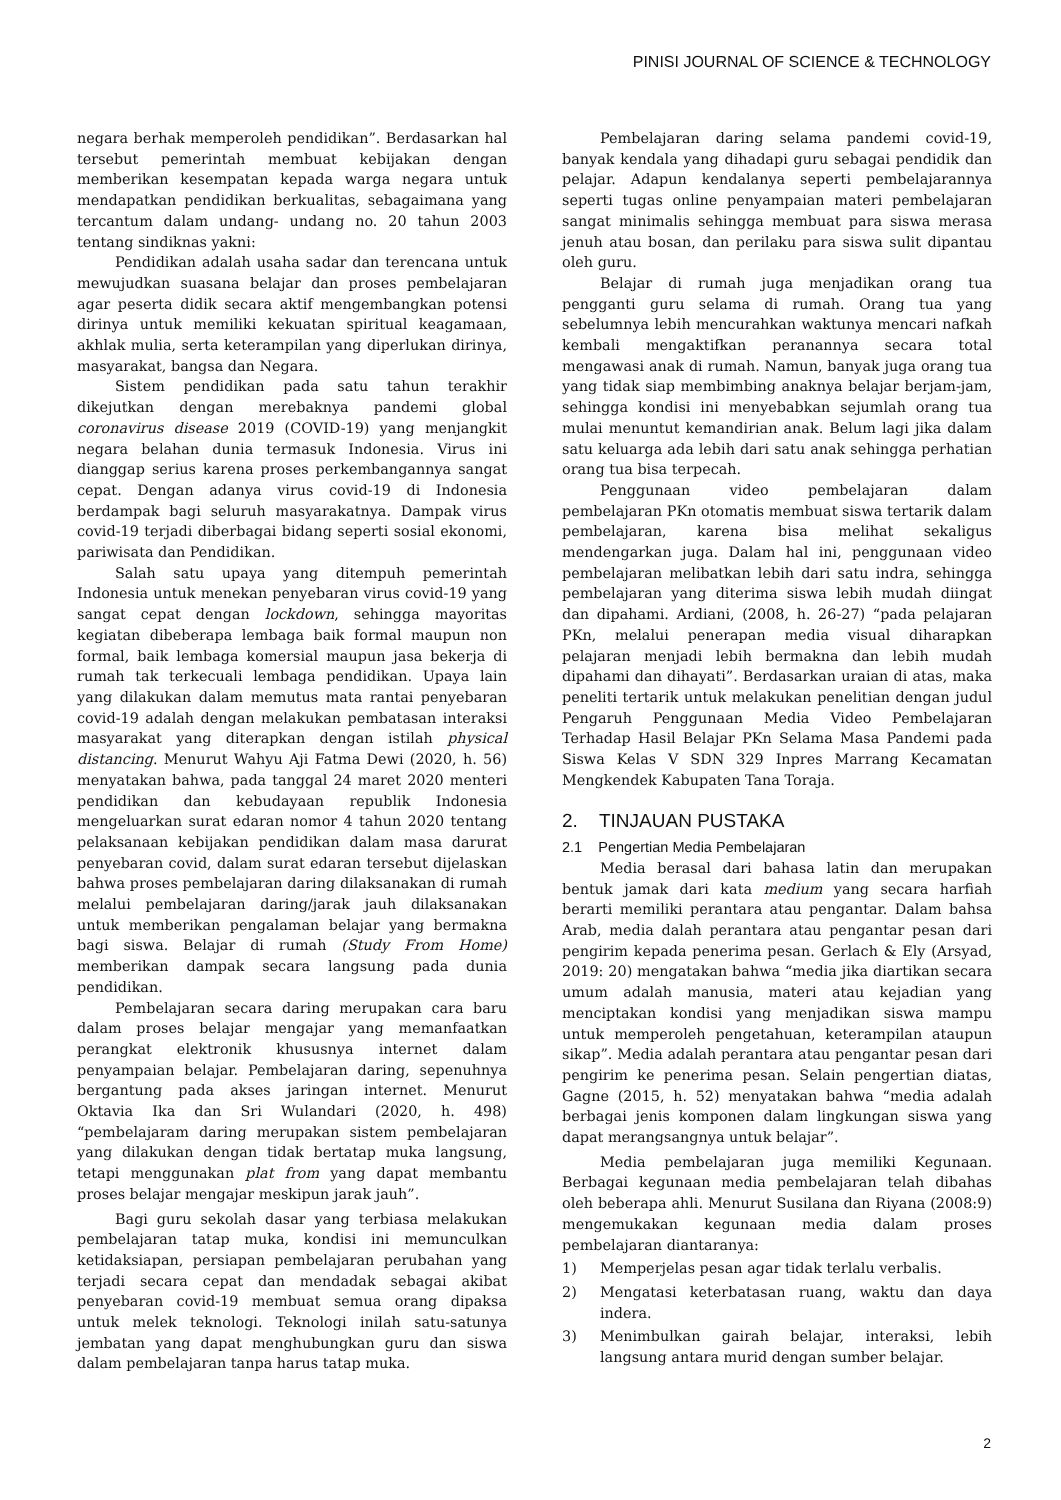PINISI JOURNAL OF SCIENCE & TECHNOLOGY
negara berhak memperoleh pendidikan”. Berdasarkan hal tersebut pemerintah membuat kebijakan dengan memberikan kesempatan kepada warga negara untuk mendapatkan pendidikan berkualitas, sebagaimana yang tercantum dalam undang- undang no. 20 tahun 2003 tentang sindiknas yakni:
Pendidikan adalah usaha sadar dan terencana untuk mewujudkan suasana belajar dan proses pembelajaran agar peserta didik secara aktif mengembangkan potensi dirinya untuk memiliki kekuatan spiritual keagamaan, akhlak mulia, serta keterampilan yang diperlukan dirinya, masyarakat, bangsa dan Negara.
Sistem pendidikan pada satu tahun terakhir dikejutkan dengan merebaknya pandemi global coronavirus disease 2019 (COVID-19) yang menjangkit negara belahan dunia termasuk Indonesia. Virus ini dianggap serius karena proses perkembangannya sangat cepat. Dengan adanya virus covid-19 di Indonesia berdampak bagi seluruh masyarakatnya. Dampak virus covid-19 terjadi diberbagai bidang seperti sosial ekonomi, pariwisata dan Pendidikan.
Salah satu upaya yang ditempuh pemerintah Indonesia untuk menekan penyebaran virus covid-19 yang sangat cepat dengan lockdown, sehingga mayoritas kegiatan dibeberapa lembaga baik formal maupun non formal, baik lembaga komersial maupun jasa bekerja di rumah tak terkecuali lembaga pendidikan. Upaya lain yang dilakukan dalam memutus mata rantai penyebaran covid-19 adalah dengan melakukan pembatasan interaksi masyarakat yang diterapkan dengan istilah physical distancing. Menurut Wahyu Aji Fatma Dewi (2020, h. 56) menyatakan bahwa, pada tanggal 24 maret 2020 menteri pendidikan dan kebudayaan republik Indonesia mengeluarkan surat edaran nomor 4 tahun 2020 tentang pelaksanaan kebijakan pendidikan dalam masa darurat penyebaran covid, dalam surat edaran tersebut dijelaskan bahwa proses pembelajaran daring dilaksanakan di rumah melalui pembelajaran daring/jarak jauh dilaksanakan untuk memberikan pengalaman belajar yang bermakna bagi siswa. Belajar di rumah (Study From Home) memberikan dampak secara langsung pada dunia pendidikan.
Pembelajaran secara daring merupakan cara baru dalam proses belajar mengajar yang memanfaatkan perangkat elektronik khususnya internet dalam penyampaian belajar. Pembelajaran daring, sepenuhnya bergantung pada akses jaringan internet. Menurut Oktavia Ika dan Sri Wulandari (2020, h. 498) “pembelajaram daring merupakan sistem pembelajaran yang dilakukan dengan tidak bertatap muka langsung, tetapi menggunakan plat from yang dapat membantu proses belajar mengajar meskipun jarak jauh”.
Bagi guru sekolah dasar yang terbiasa melakukan pembelajaran tatap muka, kondisi ini memunculkan ketidaksiapan, persiapan pembelajaran perubahan yang terjadi secara cepat dan mendadak sebagai akibat penyebaran covid-19 membuat semua orang dipaksa untuk melek teknologi. Teknologi inilah satu-satunya jembatan yang dapat menghubungkan guru dan siswa dalam pembelajaran tanpa harus tatap muka.
Pembelajaran daring selama pandemi covid-19, banyak kendala yang dihadapi guru sebagai pendidik dan pelajar. Adapun kendalanya seperti pembelajarannya seperti tugas online penyampaian materi pembelajaran sangat minimalis sehingga membuat para siswa merasa jenuh atau bosan, dan perilaku para siswa sulit dipantau oleh guru.
Belajar di rumah juga menjadikan orang tua pengganti guru selama di rumah. Orang tua yang sebelumnya lebih mencurahkan waktunya mencari nafkah kembali mengaktifkan peranannya secara total mengawasi anak di rumah. Namun, banyak juga orang tua yang tidak siap membimbing anaknya belajar berjam-jam, sehingga kondisi ini menyebabkan sejumlah orang tua mulai menuntut kemandirian anak. Belum lagi jika dalam satu keluarga ada lebih dari satu anak sehingga perhatian orang tua bisa terpecah.
Penggunaan video pembelajaran dalam pembelajaran PKn otomatis membuat siswa tertarik dalam pembelajaran, karena bisa melihat sekaligus mendengarkan juga. Dalam hal ini, penggunaan video pembelajaran melibatkan lebih dari satu indra, sehingga pembelajaran yang diterima siswa lebih mudah diingat dan dipahami. Ardiani, (2008, h. 26-27) “pada pelajaran PKn, melalui penerapan media visual diharapkan pelajaran menjadi lebih bermakna dan lebih mudah dipahami dan dihayati”. Berdasarkan uraian di atas, maka peneliti tertarik untuk melakukan penelitian dengan judul Pengaruh Penggunaan Media Video Pembelajaran Terhadap Hasil Belajar PKn Selama Masa Pandemi pada Siswa Kelas V SDN 329 Inpres Marrang Kecamatan Mengkendek Kabupaten Tana Toraja.
2. TINJAUAN PUSTAKA
2.1 Pengertian Media Pembelajaran
Media berasal dari bahasa latin dan merupakan bentuk jamak dari kata medium yang secara harfiah berarti memiliki perantara atau pengantar. Dalam bahsa Arab, media dalah perantara atau pengantar pesan dari pengirim kepada penerima pesan. Gerlach & Ely (Arsyad, 2019: 20) mengatakan bahwa “media jika diartikan secara umum adalah manusia, materi atau kejadian yang menciptakan kondisi yang menjadikan siswa mampu untuk memperoleh pengetahuan, keterampilan ataupun sikap”. Media adalah perantara atau pengantar pesan dari pengirim ke penerima pesan. Selain pengertian diatas, Gagne (2015, h. 52) menyatakan bahwa “media adalah berbagai jenis komponen dalam lingkungan siswa yang dapat merangsangnya untuk belajar”.
Media pembelajaran juga memiliki Kegunaan. Berbagai kegunaan media pembelajaran telah dibahas oleh beberapa ahli. Menurut Susilana dan Riyana (2008:9) mengemukakan kegunaan media dalam proses pembelajaran diantaranya:
1) Memperjelas pesan agar tidak terlalu verbalis.
2) Mengatasi keterbatasan ruang, waktu dan daya indera.
3) Menimbulkan gairah belajar, interaksi, lebih langsung antara murid dengan sumber belajar.
2